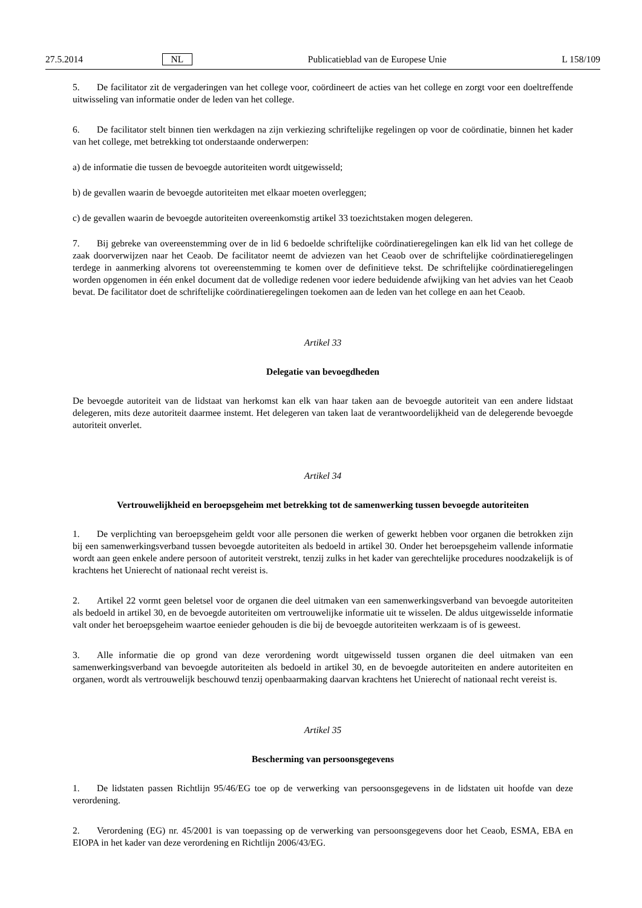27.5.2014 NL Publicatieblad van de Europese Unie L 158/109
5. De facilitator zit de vergaderingen van het college voor, coördineert de acties van het college en zorgt voor een doeltreffende uitwisseling van informatie onder de leden van het college.
6. De facilitator stelt binnen tien werkdagen na zijn verkiezing schriftelijke regelingen op voor de coördinatie, binnen het kader van het college, met betrekking tot onderstaande onderwerpen:
a) de informatie die tussen de bevoegde autoriteiten wordt uitgewisseld;
b) de gevallen waarin de bevoegde autoriteiten met elkaar moeten overleggen;
c) de gevallen waarin de bevoegde autoriteiten overeenkomstig artikel 33 toezichtstaken mogen delegeren.
7. Bij gebreke van overeenstemming over de in lid 6 bedoelde schriftelijke coördinatieregelingen kan elk lid van het college de zaak doorverwijzen naar het Ceaob. De facilitator neemt de adviezen van het Ceaob over de schriftelijke coördinatieregelingen terdege in aanmerking alvorens tot overeenstemming te komen over de definitieve tekst. De schriftelijke coördinatieregelingen worden opgenomen in één enkel document dat de volledige redenen voor iedere beduidende afwijking van het advies van het Ceaob bevat. De facilitator doet de schriftelijke coördinatieregelingen toekomen aan de leden van het college en aan het Ceaob.
Artikel 33
Delegatie van bevoegdheden
De bevoegde autoriteit van de lidstaat van herkomst kan elk van haar taken aan de bevoegde autoriteit van een andere lidstaat delegeren, mits deze autoriteit daarmee instemt. Het delegeren van taken laat de verantwoordelijkheid van de delegerende bevoegde autoriteit onverlet.
Artikel 34
Vertrouwelijkheid en beroepsgeheim met betrekking tot de samenwerking tussen bevoegde autoriteiten
1. De verplichting van beroepsgeheim geldt voor alle personen die werken of gewerkt hebben voor organen die betrokken zijn bij een samenwerkingsverband tussen bevoegde autoriteiten als bedoeld in artikel 30. Onder het beroepsgeheim vallende informatie wordt aan geen enkele andere persoon of autoriteit verstrekt, tenzij zulks in het kader van gerechtelijke procedures noodzakelijk is of krachtens het Unierecht of nationaal recht vereist is.
2. Artikel 22 vormt geen beletsel voor de organen die deel uitmaken van een samenwerkingsverband van bevoegde autoriteiten als bedoeld in artikel 30, en de bevoegde autoriteiten om vertrouwelijke informatie uit te wisselen. De aldus uitgewisselde informatie valt onder het beroepsgeheim waartoe eenieder gehouden is die bij de bevoegde autoriteiten werkzaam is of is geweest.
3. Alle informatie die op grond van deze verordening wordt uitgewisseld tussen organen die deel uitmaken van een samenwerkingsverband van bevoegde autoriteiten als bedoeld in artikel 30, en de bevoegde autoriteiten en andere autoriteiten en organen, wordt als vertrouwelijk beschouwd tenzij openbaarmaking daarvan krachtens het Unierecht of nationaal recht vereist is.
Artikel 35
Bescherming van persoonsgegevens
1. De lidstaten passen Richtlijn 95/46/EG toe op de verwerking van persoonsgegevens in de lidstaten uit hoofde van deze verordening.
2. Verordening (EG) nr. 45/2001 is van toepassing op de verwerking van persoonsgegevens door het Ceaob, ESMA, EBA en EIOPA in het kader van deze verordening en Richtlijn 2006/43/EG.